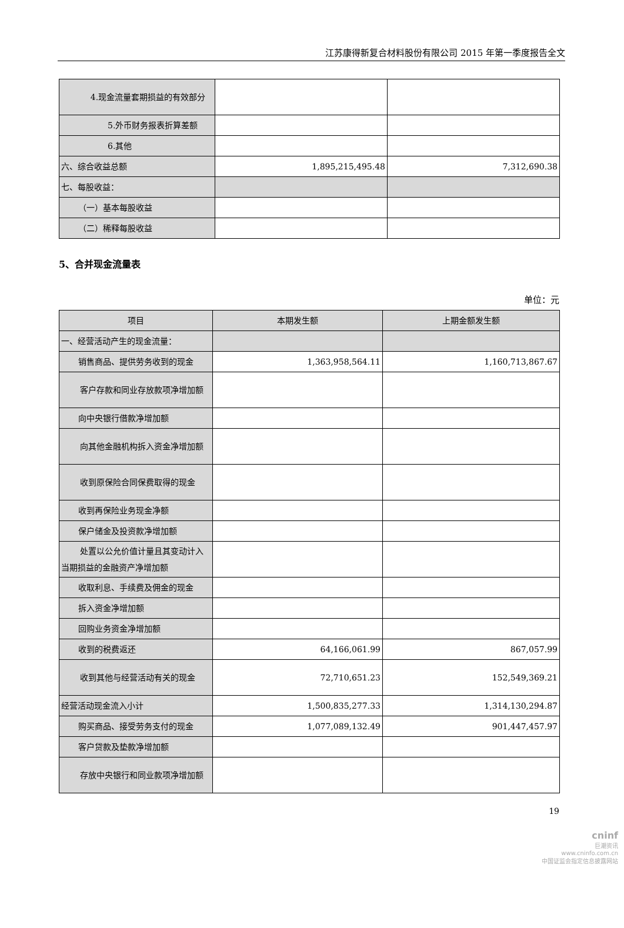江苏康得新复合材料股份有限公司 2015 年第一季度报告全文
| 4.现金流量套期损益的有效部分 | | |
| 5.外币财务报表折算差额 | | |
| 6.其他 | | |
| 六、综合收益总额 | 1,895,215,495.48 | 7,312,690.38 |
| 七、每股收益： | | |
| （一）基本每股收益 | | |
| （二）稀释每股收益 | | |
5、合并现金流量表
单位：元
| 项目 | 本期发生额 | 上期金额发生额 |
| --- | --- | --- |
| 一、经营活动产生的现金流量： | | |
| 销售商品、提供劳务收到的现金 | 1,363,958,564.11 | 1,160,713,867.67 |
| 客户存款和同业存放款项净增加额 | | |
| 向中央银行借款净增加额 | | |
| 向其他金融机构拆入资金净增加额 | | |
| 收到原保险合同保费取得的现金 | | |
| 收到再保险业务现金净额 | | |
| 保户储金及投资款净增加额 | | |
| 处置以公允价值计量且其变动计入当期损益的金融资产净增加额 | | |
| 收取利息、手续费及佣金的现金 | | |
| 拆入资金净增加额 | | |
| 回购业务资金净增加额 | | |
| 收到的税费返还 | 64,166,061.99 | 867,057.99 |
| 收到其他与经营活动有关的现金 | 72,710,651.23 | 152,549,369.21 |
| 经营活动现金流入小计 | 1,500,835,277.33 | 1,314,130,294.87 |
| 购买商品、接受劳务支付的现金 | 1,077,089,132.49 | 901,447,457.97 |
| 客户贷款及垫款净增加额 | | |
| 存放中央银行和同业款项净增加额 | | |
19
cninf
巨潮资讯
www.cninfo.com.cn
中国证监会指定信息披露网站